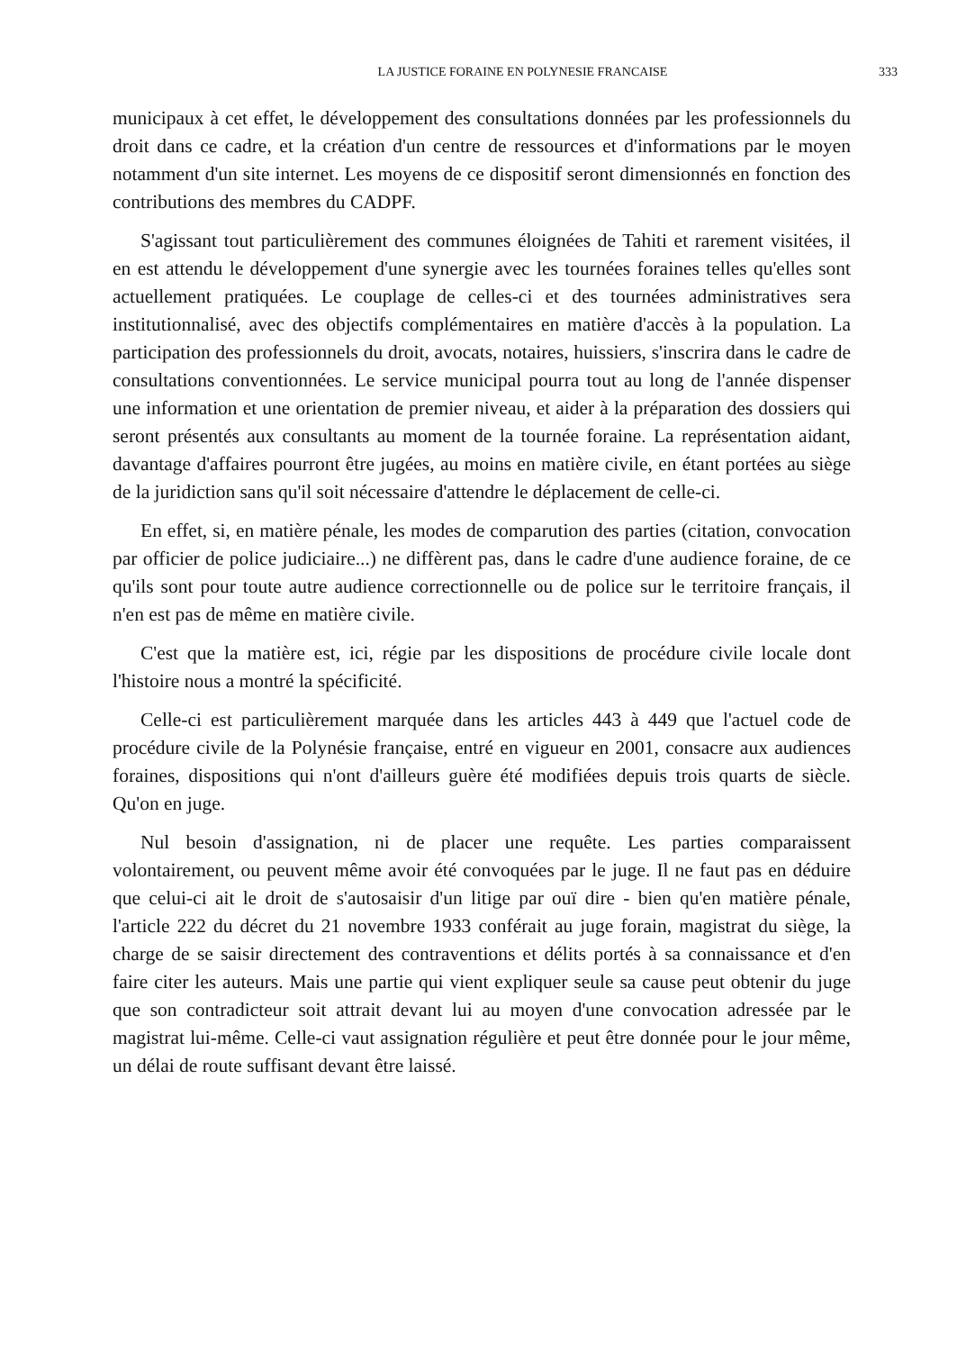LA JUSTICE FORAINE EN POLYNESIE FRANCAISE 333
municipaux à cet effet, le développement des consultations données par les professionnels du droit dans ce cadre, et la création d'un centre de ressources et d'informations par le moyen notamment d'un site internet. Les moyens de ce dispositif seront dimensionnés en fonction des contributions des membres du CADPF.
S'agissant tout particulièrement des communes éloignées de Tahiti et rarement visitées, il en est attendu le développement d'une synergie avec les tournées foraines telles qu'elles sont actuellement pratiquées. Le couplage de celles-ci et des tournées administratives sera institutionnalisé, avec des objectifs complémentaires en matière d'accès à la population. La participation des professionnels du droit, avocats, notaires, huissiers, s'inscrira dans le cadre de consultations conventionnées. Le service municipal pourra tout au long de l'année dispenser une information et une orientation de premier niveau, et aider à la préparation des dossiers qui seront présentés aux consultants au moment de la tournée foraine. La représentation aidant, davantage d'affaires pourront être jugées, au moins en matière civile, en étant portées au siège de la juridiction sans qu'il soit nécessaire d'attendre le déplacement de celle-ci.
En effet, si, en matière pénale, les modes de comparution des parties (citation, convocation par officier de police judiciaire...) ne diffèrent pas, dans le cadre d'une audience foraine, de ce qu'ils sont pour toute autre audience correctionnelle ou de police sur le territoire français, il n'en est pas de même en matière civile.
C'est que la matière est, ici, régie par les dispositions de procédure civile locale dont l'histoire nous a montré la spécificité.
Celle-ci est particulièrement marquée dans les articles 443 à 449 que l'actuel code de procédure civile de la Polynésie française, entré en vigueur en 2001, consacre aux audiences foraines, dispositions qui n'ont d'ailleurs guère été modifiées depuis trois quarts de siècle. Qu'on en juge.
Nul besoin d'assignation, ni de placer une requête. Les parties comparaissent volontairement, ou peuvent même avoir été convoquées par le juge. Il ne faut pas en déduire que celui-ci ait le droit de s'autosaisir d'un litige par ouï dire - bien qu'en matière pénale, l'article 222 du décret du 21 novembre 1933 conférait au juge forain, magistrat du siège, la charge de se saisir directement des contraventions et délits portés à sa connaissance et d'en faire citer les auteurs. Mais une partie qui vient expliquer seule sa cause peut obtenir du juge que son contradicteur soit attrait devant lui au moyen d'une convocation adressée par le magistrat lui-même. Celle-ci vaut assignation régulière et peut être donnée pour le jour même, un délai de route suffisant devant être laissé.